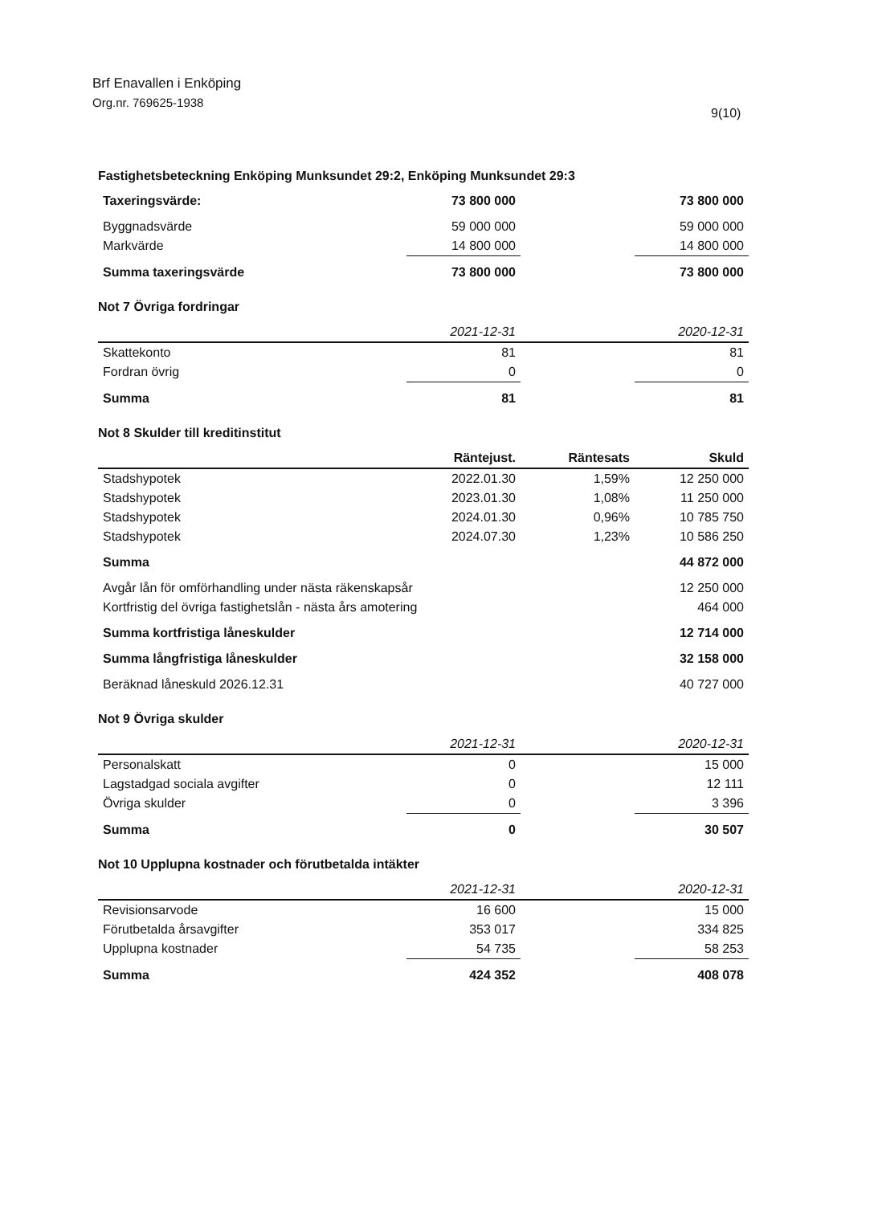Brf Enavallen i Enköping
Org.nr. 769625-1938
9(10)
Fastighetsbeteckning Enköping Munksundet 29:2, Enköping Munksundet 29:3
| Taxeringsvärde: | 73 800 000 | | 73 800 000 |
| Byggnadsvärde | 59 000 000 | | 59 000 000 |
| Markvärde | 14 800 000 | | 14 800 000 |
| Summa taxeringsvärde | 73 800 000 | | 73 800 000 |
Not 7 Övriga fordringar
| | 2021-12-31 | | 2020-12-31 |
| --- | --- | --- | --- |
| Skattekonto | 81 | | 81 |
| Fordran övrig | 0 | | 0 |
| Summa | 81 | | 81 |
Not 8 Skulder till kreditinstitut
| | Räntejust. | Räntesats | Skuld |
| --- | --- | --- | --- |
| Stadshypotek | 2022.01.30 | 1,59% | 12 250 000 |
| Stadshypotek | 2023.01.30 | 1,08% | 11 250 000 |
| Stadshypotek | 2024.01.30 | 0,96% | 10 785 750 |
| Stadshypotek | 2024.07.30 | 1,23% | 10 586 250 |
| Summa | | | 44 872 000 |
| Avgår lån för omförhandling under nästa räkenskapsår | | | 12 250 000 |
| Kortfristig del övriga fastighetslån - nästa års amotering | | | 464 000 |
| Summa kortfristiga låneskulder | | | 12 714 000 |
| Summa långfristiga låneskulder | | | 32 158 000 |
| Beräknad låneskuld 2026.12.31 | | | 40 727 000 |
Not 9 Övriga skulder
| | 2021-12-31 | | 2020-12-31 |
| --- | --- | --- | --- |
| Personalskatt | 0 | | 15 000 |
| Lagstadgad sociala avgifter | 0 | | 12 111 |
| Övriga skulder | 0 | | 3 396 |
| Summa | 0 | | 30 507 |
Not 10 Upplupna kostnader och förutbetalda intäkter
| | 2021-12-31 | | 2020-12-31 |
| --- | --- | --- | --- |
| Revisionsarvode | 16 600 | | 15 000 |
| Förutbetalda årsavgifter | 353 017 | | 334 825 |
| Upplupna kostnader | 54 735 | | 58 253 |
| Summa | 424 352 | | 408 078 |